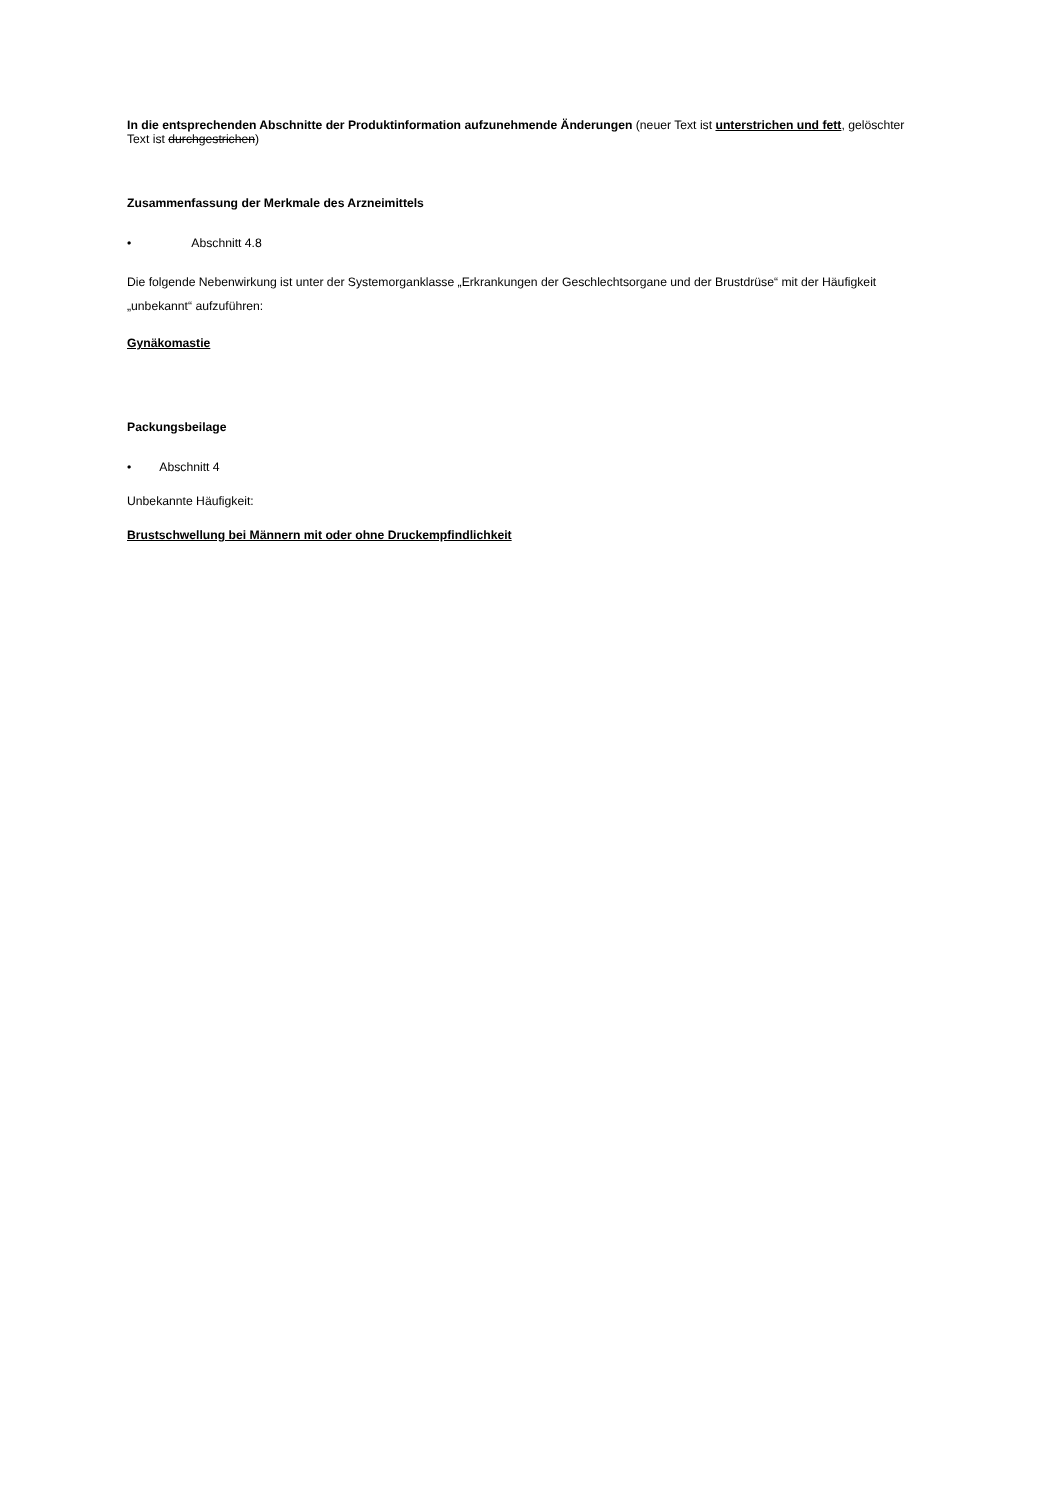In die entsprechenden Abschnitte der Produktinformation aufzunehmende Änderungen (neuer Text ist unterstrichen und fett, gelöschter Text ist durchgestrichen)
Zusammenfassung der Merkmale des Arzneimittels
• Abschnitt 4.8
Die folgende Nebenwirkung ist unter der Systemorganklasse „Erkrankungen der Geschlechtsorgane und der Brustdrüse“ mit der Häufigkeit „unbekannt“ aufzuführen:
Gynäkomastie
Packungsbeilage
• Abschnitt 4
Unbekannte Häufigkeit:
Brustschwellung bei Männern mit oder ohne Druckempfindlichkeit